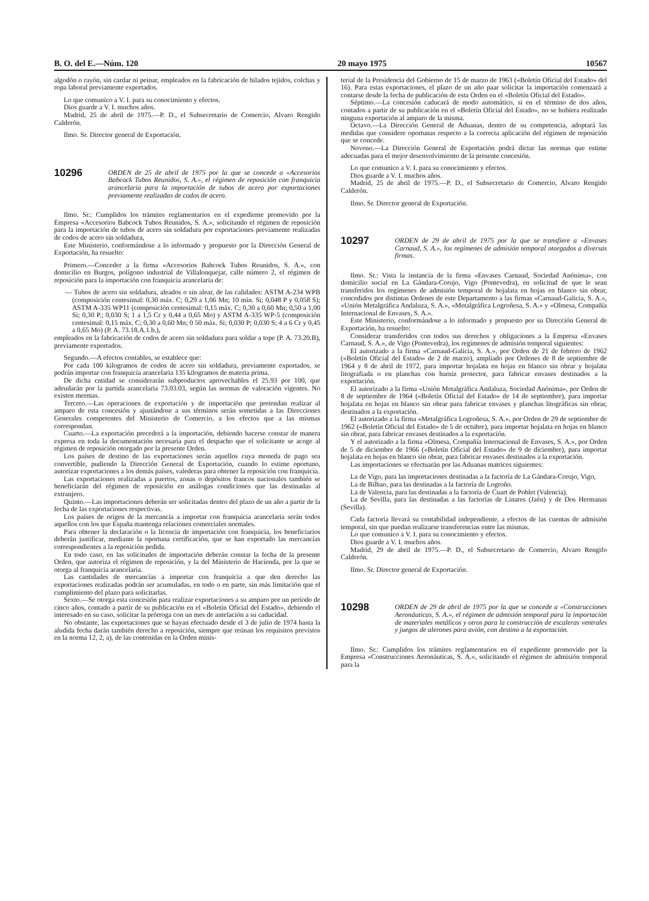B. O. del E.—Núm. 120 20 mayo 1975 10567
algodón o rayón, sin cardar ni peinar, empleados en la fabricación de hilados tejidos, colchas y ropa laboral previamente exportados.
Lo que comunico a V. I. para su conocimiento y efectos.
Dios guarde a V. I. muchos años.
Madrid, 25 de abril de 1975.—P. D., el Subsecretario de Comercio, Alvaro Rengido Calderón.
Ilmo. Sr. Director general de Exportación.
10296
ORDEN de 25 de abril de 1975 por la que se concede a «Accesorios Babcock Tubos Reunidos, S. A.», el régimen de reposición con franquicia arancelaria para la importación de tubos de acero por exportaciones previamente realizadas de codos de acero.
Ilmo. Sr.: Cumplidos los trámites reglamentarios en el expediente promovido por la Empresa «Accesorios Babcock Tubos Reunidos, S. A.», solicitando el régimen de reposición para la importación de tubos de acero sin soldadura por exportaciones previamente realizadas de codos de acero sin soldadura,
Este Ministerio, conformándose a lo informado y propuesto por la Dirección General de Exportación, ha resuelto:
Primero.—Conceder a la firma «Accesorios Babcock Tubos Reunidos, S. A.», con domicilio en Burgos, polígono industrial de Villalonquejar, calle número 2, el régimen de reposición para la importación con franquicia arancelaria de:
— Tubos de acero sin soldadura, aleados o sin alear, de las calidades: ASTM A-234 WPB (composición centesimal: 0,30 máx. C; 0,29 a 1,06 Mn; 10 mín. Si; 0,048 P y 0,058 S); ASTM A-335 WP11 (composición centesimal: 0,15 máx. C; 0,30 a 0,60 Mn; 0,50 a 1,00 Si; 0,30 P.; 0,030 S; 1 a 1,5 Cr y 0,44 a 0,65 Mo) y ASTM A-335 WP-5 (composición centesimal: 0,15 máx. C; 0,30 a 0,60 Mn; 0 50 máx. Si; 0,030 P; 0,030 S; 4 a 6 Cr y 0,45 a 0,65 Mo) (P. A. 73.18.A.1.b.),
empleados en la fabricación de codos de acero sin soldadura para soldar a tope (P. A. 73.20.B), previamente exportados.
Segundo.—A efectos contables, se establece que:
Por cada 100 kilogramos de codos de acero sin soldadura, previamente exportados, se podrán importar con franquicia arancelaria 135 kilogramos de materia prima.
De dicha cntidad se considerarán subproductos aprovechables el 25.93 por 100, que adeudarán por la partida arancelaria 73.03.03, según las normas de valoración vigentes. No existen mermas.
Tercero.—Las operaciones de exportación y de importación que pretendan realizar al amparo de esta concesión y ajustándose a sus términos serán sometidas a las Direcciones Generales competentes del Ministerio de Comercio, a los efectos que a las mismas correspondan.
Cuarto.—La exportación precederá a la importación, debiendo hacerse constar de manera expresa en toda la documentación necesaria para el despacho que el solicitante se acoge al régimen de reposición otorgado por la presente Orden.
Los países de destino de las exportaciones serán aquellos cuya moneda de pago sea convertible, pudiendo la Dirección General de Exportación, cuando lo estime oportuno, autorizar exportaciones a los demás países, valederas para obtener la reposición con franquicia.
Las exportaciones realizadas a puertos, zonas o depósitos francos nacionales también se beneficiarán del régimen de reposición en análogas condiciones que las destinadas al extranjero.
Quinto.—Las importaciones deberán ser solicitadas dentro del plazo de un año a partir de la fecha de las exportaciones respectivas.
Los países de origen de la mercancía a importar con franquicia arancelaria serán todos aquellos con los que España mantenga relaciones comerciales normales.
Para obtener la declaración o la licencia de importación con franquicia, los beneficiarios deberán justificar, mediante la oportuna certificación, que se han exportado las mercancías correspondientes a la reposición pedida.
En todo caso, en las solicitudes de importación deberán constar la fecha de la presente Orden, que autoriza el régimen de reposición, y la del Ministerio de Hacienda, por la que se otorga al franquicia arancelaria.
Las cantidades de mercancías a importar con franquicia a que den derecho las exportaciones realizadas podrán ser acumuladas, en todo o en parte, sin más limitación que el cumplimiento del plazo para solicitarlas.
Sexto.—Se otorga esta concesión para realizar exportaciones a su amparo por un período de cinco años, contado a partir de su publicación en el «Boletín Oficial del Estado», debiendo el interesado en su caso, solicitar la prórroga con un mes de antelación a su caducidad.
No obstante, las exportaciones que se hayan efectuado desde el 3 de julio de 1974 hasta la aludida fecha darán también derecho a reposición, siempre que reúnan los requisitos previstos en la norma 12, 2, a), de las contenidas en la Orden minis-
terial de la Presidencia del Gobierno de 15 de marzo de 1963 («Boletín Oficial del Estado» del 16). Para estas exportaciones, el plazo de un año paar solicitar la importación comenzará a contarse desde la fecha de publicación de esta Orden en el «Boletín Oficial del Estado».
Séptimo.—La concesión caducará de modo automático, si en el término de dos años, contados a partir de su publicación en el «Boletín Oficial del Estado», no se hubiera realizado ninguna exportación al amparo de la misma.
Octavo.—La Dirección General de Aduanas, dentro de su competencia, adoptará las medidas que considere oportunas respecto a la correcta aplicación del régimen de reposición que se concede.
Noveno.—La Dirección General de Exportación podrá dictar las normas que estime adecuadas para el mejor desenvolvimiento de la presente concesión.
Lo que comunico a V. I. para su conocimiento y efectos.
Dios guarde a V. I. muchos años.
Madrid, 25 de abril de 1975.—P. D., el Subsecretario de Comercio, Alvaro Rengido Calderón.
Ilmo. Sr. Director general de Exportación.
10297
ORDEN de 29 de abril de 1975 por la que se transfiere a «Envases Carnaud, S. A.», los regímenes de admisión temporal otorgados a diversas firmas.
Ilmo. Sr.: Vista la instancia de la firma «Envases Carnaud, Sociedad Anónima», con domicilio social en La Gándara-Corujo, Vigo (Pontevedra), en solicitud de que le sean transferidos los regímenes de admisión temporal de hojalata en hojas en blanco sin obrar, concedidos por distintas Ordenes de este Departamento a las firmas «Carnaud-Galicia, S. A.», «Unión Metalgráfica Andaluza, S. A.», «Metalgráfica Logroñesa, S. A.» y «Olmesa, Compañía Internacional de Envases, S. A.».
Este Ministerio, conformándose a lo informado y propuesto por su Dirección General de Exportación, ha resuelto:
Considerar transferidos con todos sus derechos y obligaciones a la Empresa «Envases Carnaud, S. A.», de Vigo (Pontevedra), los regímenes de admisión temporal siguientes:
El autorizado a la firma «Carnaud-Galicia, S. A.», por Orden de 21 de febrero de 1962 («Boletín Oficial del Estado» de 2 de marzo), ampliado por Ordenes de 8 de septiembre de 1964 y 8 de abril de 1972, para importar hojalata en hojas en blanco sin obrar y hojalata litografiada o en planchas con barniz protector, para fabricar envases destinados a la exportación.
El autorizado a la firma «Unión Metalgráfica Andaluza, Sociedad Anónima», por Orden de 8 de septiembre de 1964 («Boletín Oficial del Estado» de 14 de septiembre), para importar hojalata en hojas en blanco sin obrar para fabricar envases y planchas litográficas sin obrar, destinados a la exportación.
El autorizado a la firma «Metalgráfica Logroñesa, S. A.», por Orden de 29 de septiembre de 1962 («Boletín Oficial del Estado» de 5 de octubre), para importar hojalata en hojas en blanco sin obrar, para fabricar envases destinados a la exportación.
Y el autorizado a la firma «Olmesa, Compañía Internacional de Envases, S. A.», por Orden de 5 de diciembre de 1966 («Boletín Oficial del Estado» de 9 de diciembre), para importar hojalata en hojas en blanco sin obrar, para fabricar envases destinados a la exportación.
Las importaciones se efectuarán por las Aduanas matrices siguientes:
La de Vigo, para las importaciones destinadas a la factoría de La Gándara-Corujo, Vigo,
La de Bilbao, para las destinadas a la factoría de Logroño.
La de Valencia, para las destinadas a la factoría de Cuart de Poblet (Valencia).
La de Sevilla, para las destinadas a las factorías de Linares (Jaén) y de Dos Hermanas (Sevilla).
Cada factoría llevará su contabilidad independiente, a efectos de las cuentas de admisión temporal, sin que puedan realizarse transferencias entre las mismas.
Lo que comunico a V. I. para su conocimiento y efectos.
Dios guarde a V. I. muchos años.
Madrid, 29 de abril de 1975.—P. D., el Subsecretario de Comercio, Alvaro Rengifo Calderón.
Ilmo. Sr. Director general de Exportación.
10298
ORDEN de 29 de abril de 1975 por la que se concede a «Construcciones Aeronáuticas, S. A.», el régimen de admisión temporal para la importación de materiales metálicos y otros para la construcción de escaleras ventrales y juegos de alerones para avión, con destino a la exportación.
Ilmo. Sr.: Cumplidos los trámites reglamentarios en el expediente promovido por la Empresa «Construcciones Aeronáuticas, S. A.», solicitando el régimen de admisión temporal para la